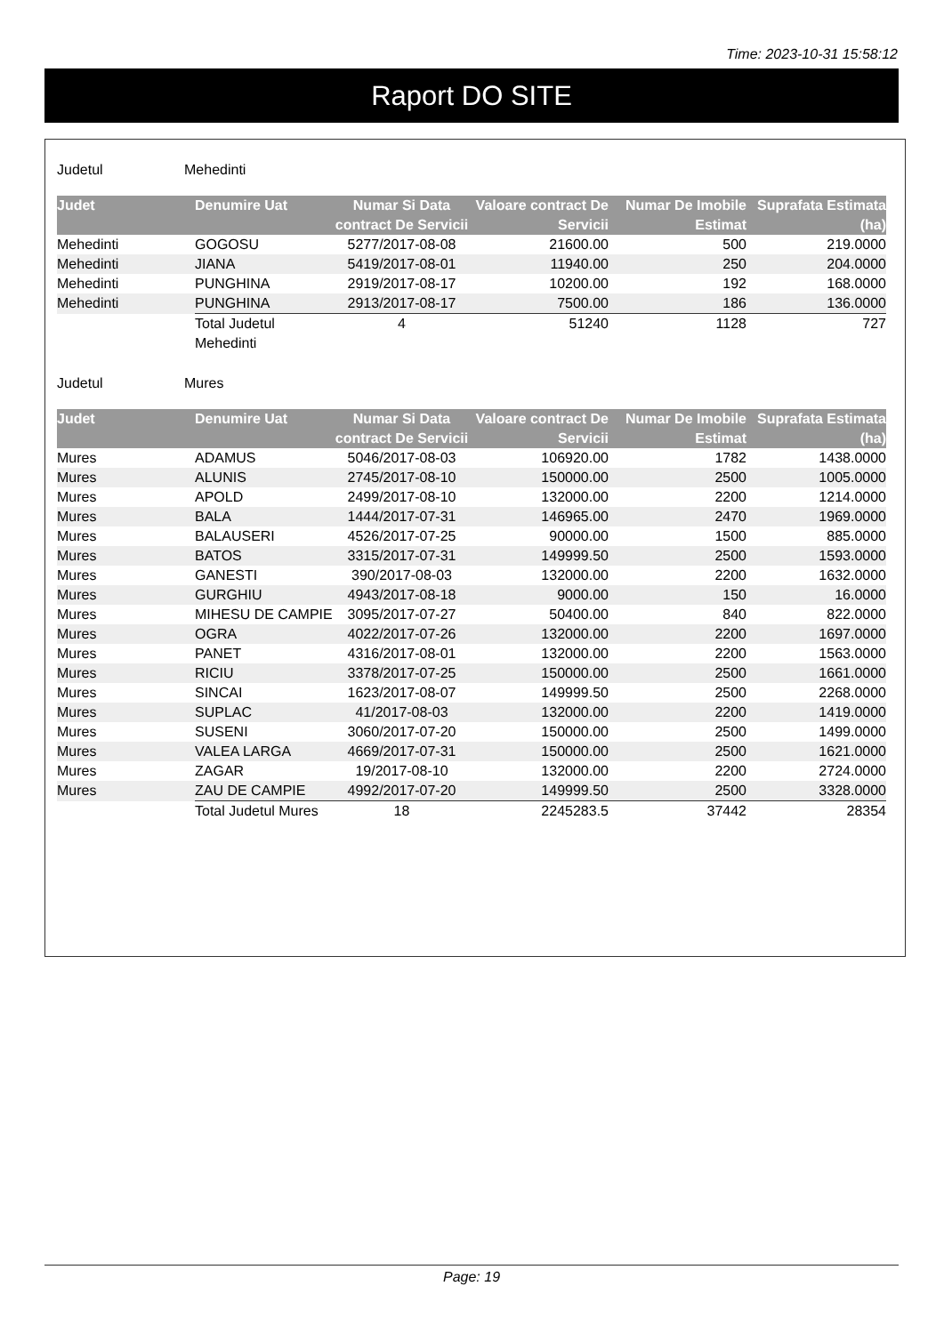Time: 2023-10-31 15:58:12
Raport DO SITE
Judetul Mehedinti
| Judet | Denumire Uat | Numar Si Data contract De Servicii | Valoare contract De Servicii | Numar De Imobile Estimat | Suprafata Estimata (ha) |
| --- | --- | --- | --- | --- | --- |
| Mehedinti | GOGOSU | 5277/2017-08-08 | 21600.00 | 500 | 219.0000 |
| Mehedinti | JIANA | 5419/2017-08-01 | 11940.00 | 250 | 204.0000 |
| Mehedinti | PUNGHINA | 2919/2017-08-17 | 10200.00 | 192 | 168.0000 |
| Mehedinti | PUNGHINA | 2913/2017-08-17 | 7500.00 | 186 | 136.0000 |
| | Total Judetul Mehedinti | 4 | 51240 | 1128 | 727 |
Judetul Mures
| Judet | Denumire Uat | Numar Si Data contract De Servicii | Valoare contract De Servicii | Numar De Imobile Estimat | Suprafata Estimata (ha) |
| --- | --- | --- | --- | --- | --- |
| Mures | ADAMUS | 5046/2017-08-03 | 106920.00 | 1782 | 1438.0000 |
| Mures | ALUNIS | 2745/2017-08-10 | 150000.00 | 2500 | 1005.0000 |
| Mures | APOLD | 2499/2017-08-10 | 132000.00 | 2200 | 1214.0000 |
| Mures | BALA | 1444/2017-07-31 | 146965.00 | 2470 | 1969.0000 |
| Mures | BALAUSERI | 4526/2017-07-25 | 90000.00 | 1500 | 885.0000 |
| Mures | BATOS | 3315/2017-07-31 | 149999.50 | 2500 | 1593.0000 |
| Mures | GANESTI | 390/2017-08-03 | 132000.00 | 2200 | 1632.0000 |
| Mures | GURGHIU | 4943/2017-08-18 | 9000.00 | 150 | 16.0000 |
| Mures | MIHESU DE CAMPIE | 3095/2017-07-27 | 50400.00 | 840 | 822.0000 |
| Mures | OGRA | 4022/2017-07-26 | 132000.00 | 2200 | 1697.0000 |
| Mures | PANET | 4316/2017-08-01 | 132000.00 | 2200 | 1563.0000 |
| Mures | RICIU | 3378/2017-07-25 | 150000.00 | 2500 | 1661.0000 |
| Mures | SINCAI | 1623/2017-08-07 | 149999.50 | 2500 | 2268.0000 |
| Mures | SUPLAC | 41/2017-08-03 | 132000.00 | 2200 | 1419.0000 |
| Mures | SUSENI | 3060/2017-07-20 | 150000.00 | 2500 | 1499.0000 |
| Mures | VALEA LARGA | 4669/2017-07-31 | 150000.00 | 2500 | 1621.0000 |
| Mures | ZAGAR | 19/2017-08-10 | 132000.00 | 2200 | 2724.0000 |
| Mures | ZAU DE CAMPIE | 4992/2017-07-20 | 149999.50 | 2500 | 3328.0000 |
| | Total Judetul Mures | 18 | 2245283.5 | 37442 | 28354 |
Page: 19